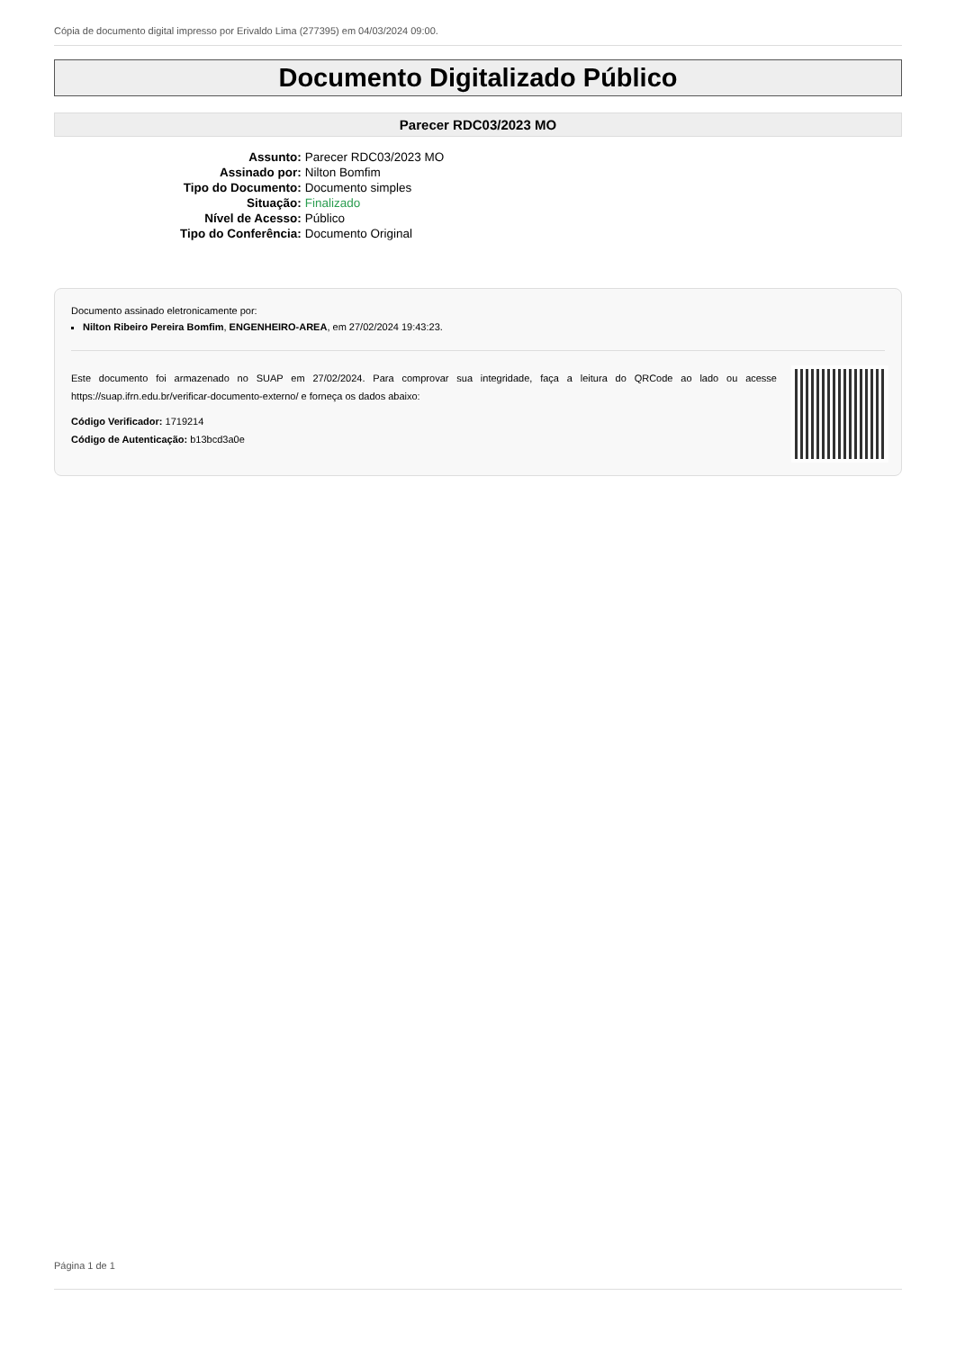Cópia de documento digital impresso por Erivaldo Lima (277395) em 04/03/2024 09:00.
Documento Digitalizado Público
Parecer RDC03/2023 MO
| Assunto: | Parecer RDC03/2023 MO |
| Assinado por: | Nilton Bomfim |
| Tipo do Documento: | Documento simples |
| Situação: | Finalizado |
| Nível de Acesso: | Público |
| Tipo do Conferência: | Documento Original |
Documento assinado eletronicamente por:
Nilton Ribeiro Pereira Bomfim, ENGENHEIRO-AREA, em 27/02/2024 19:43:23.
Este documento foi armazenado no SUAP em 27/02/2024. Para comprovar sua integridade, faça a leitura do QRCode ao lado ou acesse https://suap.ifrn.edu.br/verificar-documento-externo/ e forneça os dados abaixo:
Código Verificador: 1719214
Código de Autenticação: b13bcd3a0e
Página 1 de 1